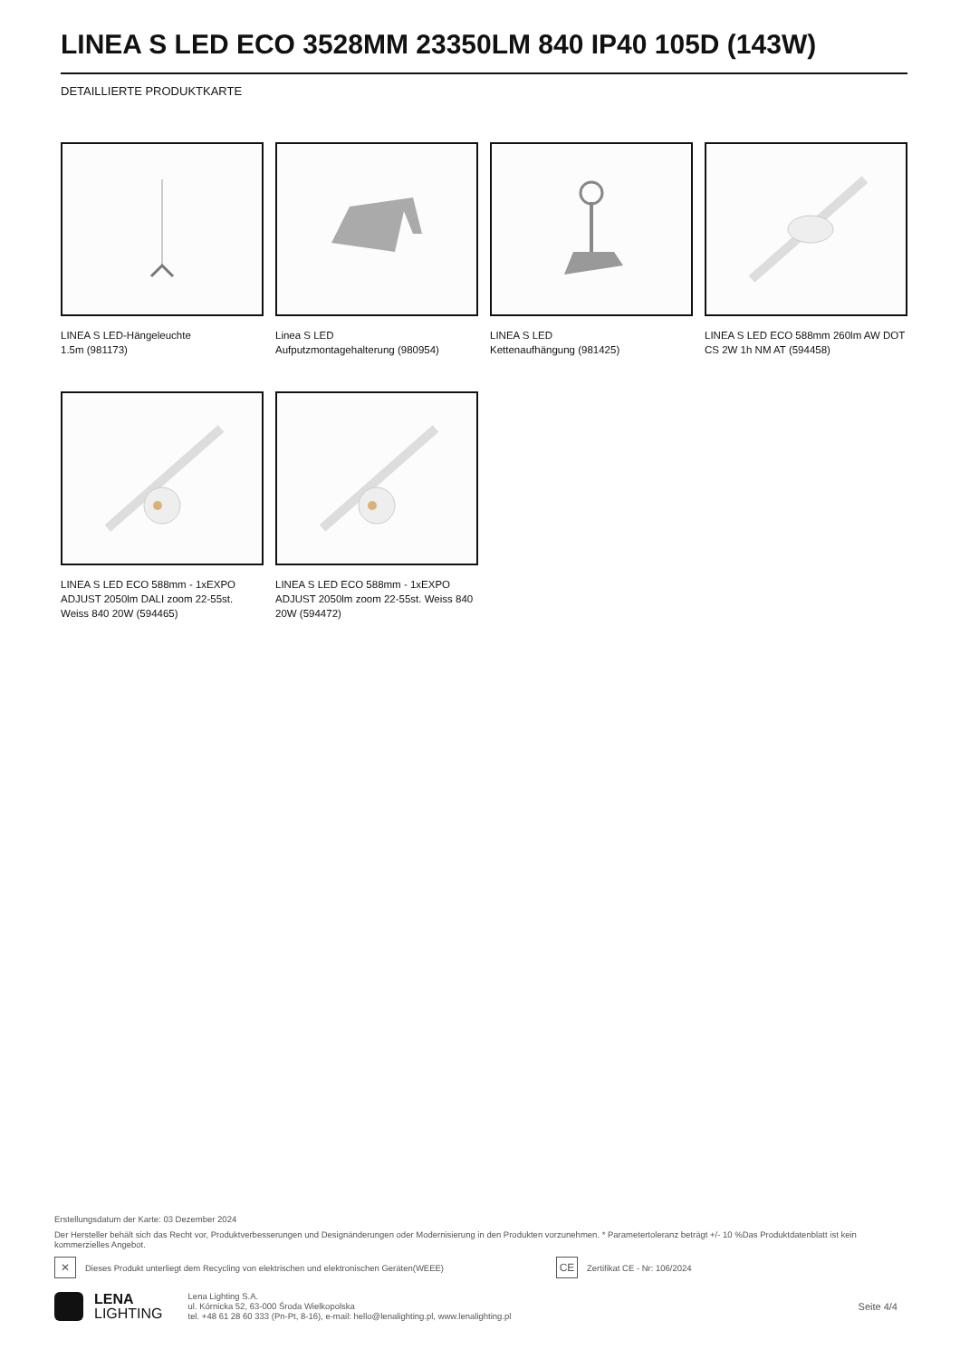LINEA S LED ECO 3528MM 23350LM 840 IP40 105D (143W)
DETAILLIERTE PRODUKTKARTE
LINEA S LED-Hängeleuchte
1.5m (981173)
Linea S LED
Aufputzmontagehalterung (980954)
LINEA S LED
Kettenaufhängung (981425)
LINEA S LED ECO 588mm 260lm AW DOT CS 2W 1h NM AT (594458)
LINEA S LED ECO 588mm - 1xEXPO ADJUST 2050lm DALI zoom 22-55st. Weiss 840 20W (594465)
LINEA S LED ECO 588mm - 1xEXPO ADJUST 2050lm zoom 22-55st. Weiss 840 20W (594472)
Erstellungsdatum der Karte: 03 Dezember 2024
Der Hersteller behält sich das Recht vor, Produktverbesserungen und Designänderungen oder Modernisierung in den Produkten vorzunehmen. * Parametertoleranz beträgt +/- 10 %Das Produktdatenblatt ist kein kommerzielles Angebot.
✕ Dieses Produkt unterliegt dem Recycling von elektrischen und elektronischen Geräten(WEEE) CE Zertifikat CE - Nr: 106/2024
LENA
LIGHTING
Lena Lighting S.A.
ul. Kórnicka 52, 63-000 Środa Wielkopolska
tel. +48 61 28 60 333 (Pn-Pt, 8-16), e-mail: hello@lenalighting.pl, www.lenalighting.pl
Seite 4/4